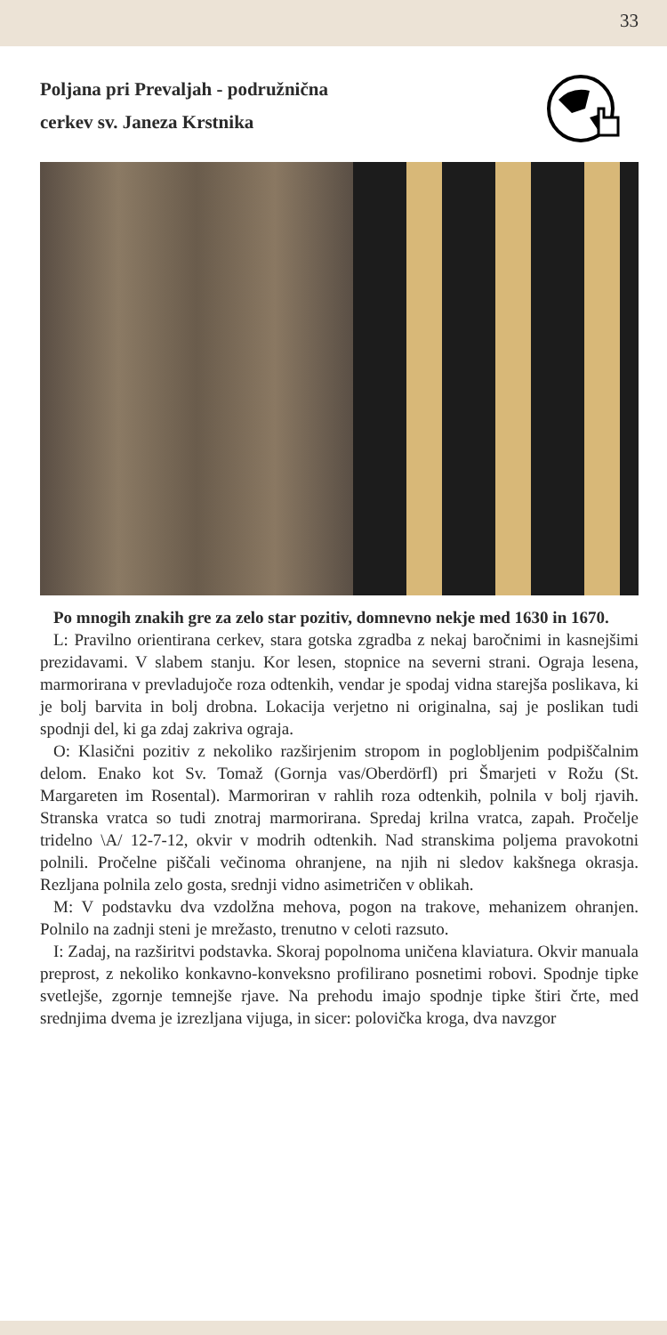33
Poljana pri Prevaljah - podružnična
cerkev sv. Janeza Krstnika
Po mnogih znakih gre za zelo star pozitiv, domnevno nekje med 1630 in 1670.
L: Pravilno orientirana cerkev, stara gotska zgradba z nekaj baročnimi in kasnejšimi prezidavami. V slabem stanju. Kor lesen, stopnice na severni strani. Ograja lesena, marmorirana v prevladujoče roza odtenkih, vendar je spodaj vidna starejša poslikava, ki je bolj barvita in bolj drobna. Lokacija verjetno ni originalna, saj je poslikan tudi spodnji del, ki ga zdaj zakriva ograja.
O: Klasični pozitiv z nekoliko razširjenim stropom in poglobljenim podpiščalnim delom. Enako kot Sv. Tomaž (Gornja vas/Oberdörfl) pri Šmarjeti v Rožu (St. Margareten im Rosental). Marmoriran v rahlih roza odtenkih, polnila v bolj rjavih. Stranska vratca so tudi znotraj marmorirana. Spredaj krilna vratca, zapah. Pročelje tridelno \A/ 12-7-12, okvir v modrih odtenkih. Nad stranskima poljema pravokotni polnili. Pročelne piščali večinoma ohranjene, na njih ni sledov kakšnega okrasja. Rezljana polnila zelo gosta, srednji vidno asimetričen v oblikah.
M: V podstavku dva vzdolžna mehova, pogon na trakove, mehanizem ohranjen. Polnilo na zadnji steni je mrežasto, trenutno v celoti razsuto.
I: Zadaj, na razširitvi podstavka. Skoraj popolnoma uničena klaviatura. Okvir manuala preprost, z nekoliko konkavno-konveksno profilirano posnetimi robovi. Spodnje tipke svetlejše, zgornje temnejše rjave. Na prehodu imajo spodnje tipke štiri črte, med srednjima dvema je izrezljana vijuga, in sicer: polovička kroga, dva navzgor